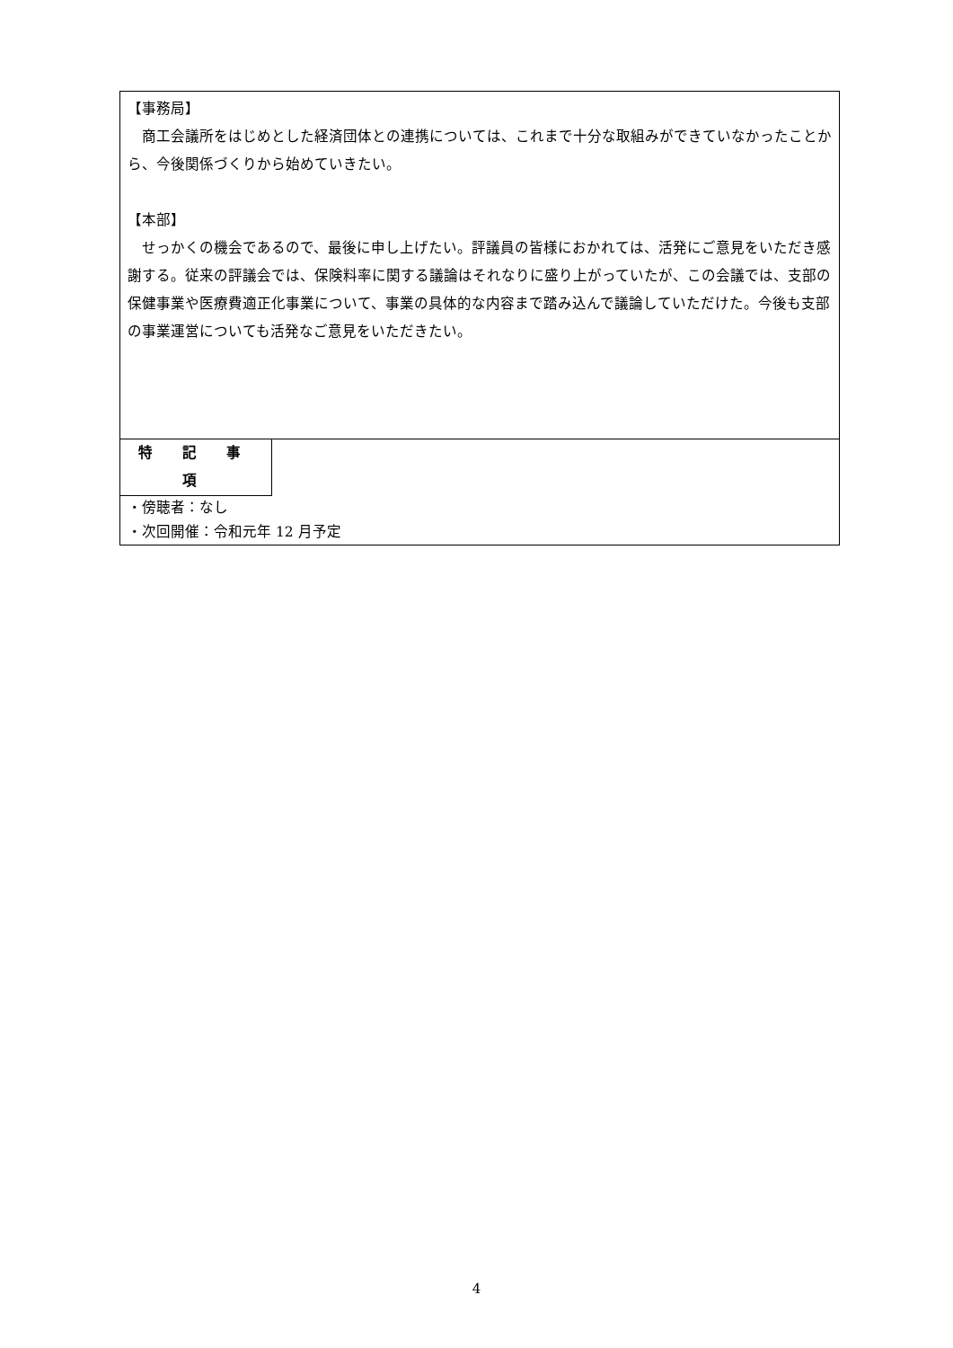【事務局】
　商工会議所をはじめとした経済団体との連携については、これまで十分な取組みができていなかったことから、今後関係づくりから始めていきたい。
【本部】
　せっかくの機会であるので、最後に申し上げたい。評議員の皆様におかれては、活発にご意見をいただき感謝する。従来の評議会では、保険料率に関する議論はそれなりに盛り上がっていたが、この会議では、支部の保健事業や医療費適正化事業について、事業の具体的な内容まで踏み込んで議論していただけた。今後も支部の事業運営についても活発なご意見をいただきたい。
特 記 事 項
・傍聴者：なし
・次回開催：令和元年 12 月予定
4